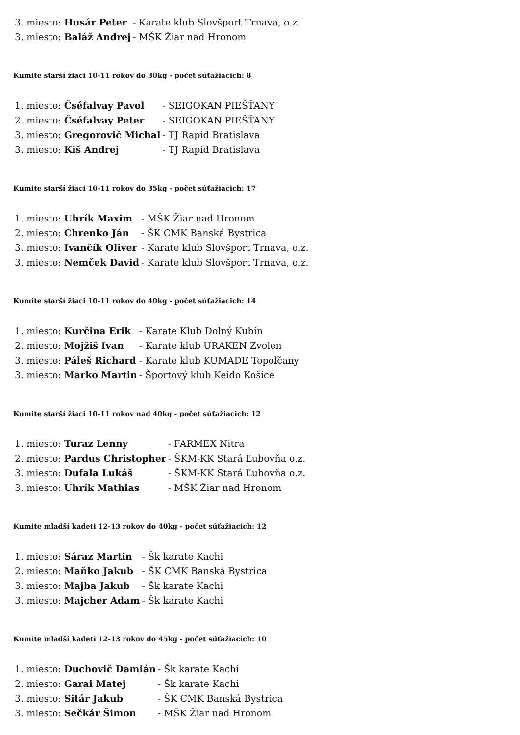| 3. miesto: | Husár Peter | - Karate klub Slovšport Trnava, o.z. |
| 3. miesto: | Baláž Andrej | - MŠK Žiar nad Hronom |
Kumite starší žiaci 10-11 rokov do 30kg - počet súťažiacich: 8
| 1. miesto: | Čséfalvay Pavol | - SEIGOKAN PIEŠŤANY |
| 2. miesto: | Čséfalvay Peter | - SEIGOKAN PIEŠŤANY |
| 3. miesto: | Gregorovič Michal | - TJ Rapid Bratislava |
| 3. miesto: | Kiš Andrej | - TJ Rapid Bratislava |
Kumite starší žiaci 10-11 rokov do 35kg - počet súťažiacich: 17
| 1. miesto: | Uhrík Maxim | - MŠK Žiar nad Hronom |
| 2. miesto: | Chrenko Ján | - ŠK CMK Banská Bystrica |
| 3. miesto: | Ivančík Oliver | - Karate klub Slovšport Trnava, o.z. |
| 3. miesto: | Nemček David | - Karate klub Slovšport Trnava, o.z. |
Kumite starší žiaci 10-11 rokov do 40kg - počet súťažiacich: 14
| 1. miesto: | Kurčina Erik | - Karate Klub Dolný Kubín |
| 2. miesto: | Mojžiš Ivan | - Karate klub URAKEN Zvolen |
| 3. miesto: | Páleš Richard | - Karate klub KUMADE Topoľčany |
| 3. miesto: | Marko Martin | - Športový klub Keido Košice |
Kumite starší žiaci 10-11 rokov nad 40kg - počet súťažiacich: 12
| 1. miesto: | Turaz Lenny | - FARMEX Nitra |
| 2. miesto: | Pardus Christopher | - ŠKM-KK Stará Ľubovňa o.z. |
| 3. miesto: | Dufala Lukáš | - ŠKM-KK Stará Ľubovňa o.z. |
| 3. miesto: | Uhrík Mathias | - MŠK Žiar nad Hronom |
Kumite mladší kadeti 12-13 rokov do 40kg - počet súťažiacich: 12
| 1. miesto: | Sáraz Martin | - Šk karate Kachi |
| 2. miesto: | Maňko Jakub | - ŠK CMK Banská Bystrica |
| 3. miesto: | Majba Jakub | - Šk karate Kachi |
| 3. miesto: | Majcher Adam | - Šk karate Kachi |
Kumite mladší kadeti 12-13 rokov do 45kg - počet súťažiacich: 10
| 1. miesto: | Duchovič Damián | - Šk karate Kachi |
| 2. miesto: | Garai Matej | - Šk karate Kachi |
| 3. miesto: | Sitár Jakub | - ŠK CMK Banská Bystrica |
| 3. miesto: | Sečkár Šimon | - MŠK Žiar nad Hronom |